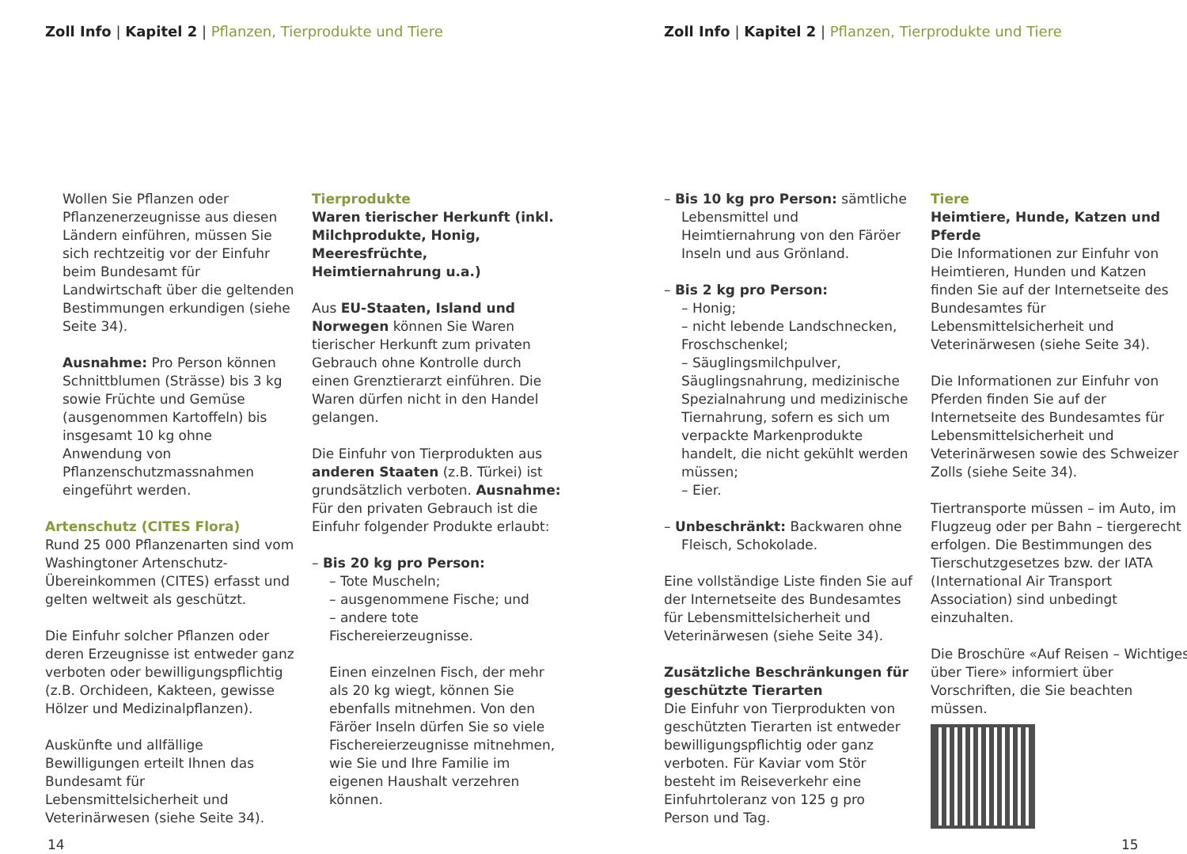Zoll Info | Kapitel 2 | Pflanzen, Tierprodukte und Tiere
Wollen Sie Pflanzen oder Pflanzenerzeugnisse aus diesen Ländern einführen, müssen Sie sich rechtzeitig vor der Einfuhr beim Bundesamt für Landwirtschaft über die geltenden Bestimmungen erkundigen (siehe Seite 34).
Ausnahme: Pro Person können Schnittblumen (Strässe) bis 3 kg sowie Früchte und Gemüse (ausgenommen Kartoffeln) bis insgesamt 10 kg ohne Anwendung von Pflanzenschutzmassnahmen eingeführt werden.
Artenschutz (CITES Flora)
Rund 25 000 Pflanzenarten sind vom Washingtoner Artenschutz-Übereinkommen (CITES) erfasst und gelten weltweit als geschützt.
Die Einfuhr solcher Pflanzen oder deren Erzeugnisse ist entweder ganz verboten oder bewilligungspflichtig (z.B. Orchideen, Kakteen, gewisse Hölzer und Medizinalpflanzen).
Auskünfte und allfällige Bewilligungen erteilt Ihnen das Bundesamt für Lebensmittelsicherheit und Veterinärwesen (siehe Seite 34).
Tierprodukte
Waren tierischer Herkunft (inkl. Milchprodukte, Honig, Meeresfrüchte, Heimtiernahrung u.a.)
Aus EU-Staaten, Island und Norwegen können Sie Waren tierischer Herkunft zum privaten Gebrauch ohne Kontrolle durch einen Grenztierarzt einführen. Die Waren dürfen nicht in den Handel gelangen.
Die Einfuhr von Tierprodukten aus anderen Staaten (z.B. Türkei) ist grundsätzlich verboten. Ausnahme: Für den privaten Gebrauch ist die Einfuhr folgender Produkte erlaubt:
– Bis 20 kg pro Person:
– Tote Muscheln;
– ausgenommene Fische; und
– andere tote Fischereierzeugnisse.
Einen einzelnen Fisch, der mehr als 20 kg wiegt, können Sie ebenfalls mitnehmen. Von den Färöer Inseln dürfen Sie so viele Fischereierzeugnisse mitnehmen, wie Sie und Ihre Familie im eigenen Haushalt verzehren können.
14
Zoll Info | Kapitel 2 | Pflanzen, Tierprodukte und Tiere
– Bis 10 kg pro Person: sämtliche Lebensmittel und Heimtiernahrung von den Färöer Inseln und aus Grönland.
– Bis 2 kg pro Person:
– Honig;
– nicht lebende Landschnecken, Froschschenkel;
– Säuglingsmilchpulver, Säuglingsnahrung, medizinische Spezialnahrung und medizinische Tiernahrung, sofern es sich um verpackte Markenprodukte handelt, die nicht gekühlt werden müssen;
– Eier.
– Unbeschränkt: Backwaren ohne Fleisch, Schokolade.
Eine vollständige Liste finden Sie auf der Internetseite des Bundesamtes für Lebensmittelsicherheit und Veterinärwesen (siehe Seite 34).
Zusätzliche Beschränkungen für geschützte Tierarten
Die Einfuhr von Tierprodukten von geschützten Tierarten ist entweder bewilligungspflichtig oder ganz verboten. Für Kaviar vom Stör besteht im Reiseverkehr eine Einfuhrtoleranz von 125 g pro Person und Tag.
Tiere
Heimtiere, Hunde, Katzen und Pferde
Die Informationen zur Einfuhr von Heimtieren, Hunden und Katzen finden Sie auf der Internetseite des Bundesamtes für Lebensmittelsicherheit und Veterinärwesen (siehe Seite 34).
Die Informationen zur Einfuhr von Pferden finden Sie auf der Internetseite des Bundesamtes für Lebensmittelsicherheit und Veterinärwesen sowie des Schweizer Zolls (siehe Seite 34).
Tiertransporte müssen – im Auto, im Flugzeug oder per Bahn – tiergerecht erfolgen. Die Bestimmungen des Tierschutzgesetzes bzw. der IATA (International Air Transport Association) sind unbedingt einzuhalten.
Die Broschüre «Auf Reisen – Wichtiges über Tiere» informiert über Vorschriften, die Sie beachten müssen.
15